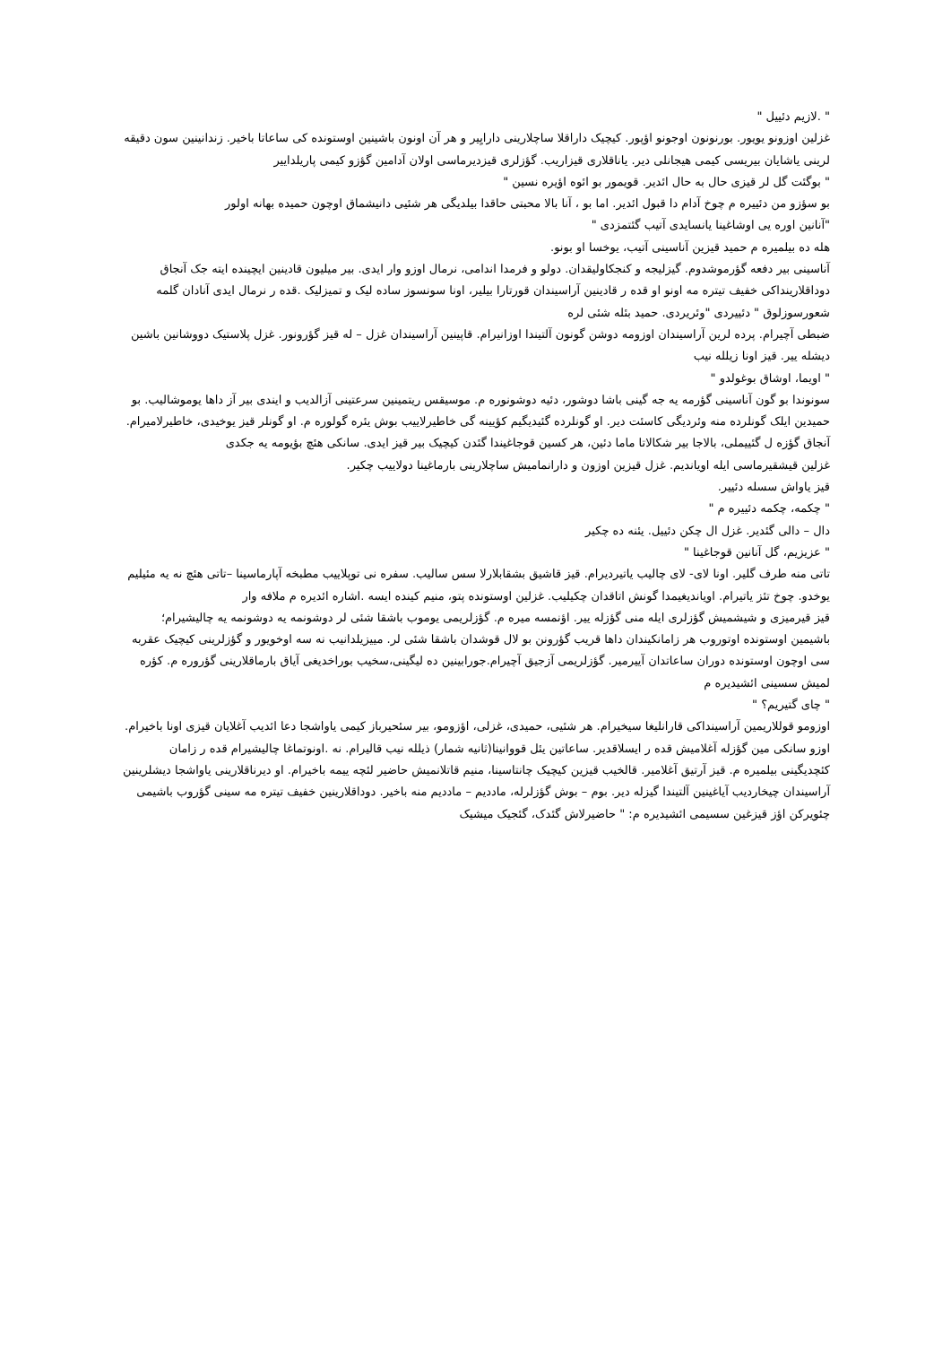" .لازیم دئییل "
غزلین اوزونو یویور. بورنونون اوجونو اؤپور. کیچیک داراقلا ساچلارینی دارایِیر و هر آن اونون باشینین اوستونده کی ساعاتا باخیر. زندانینین سون دقیقه لرینی یاشایان بیریسی کیمی هیجانلی دیر. یاناقلاری قیزاریب. گؤزلری قیزدیرماسی اولان آدامین گؤزو کیمی پاریلداییر
" بوگئت گل لر قیزی حال به حال ائدیر. قویمور بو ائوه اؤیره نسین "
بو سؤزو من دئییره م چوخ آدام دا قبول ائدیر. اما بو ، آنا بالا محبتی حاقدا بیلدیگی هر شئیی دانیشماق اوچون حمیده بهانه اولور
"آنانین اوره یی اوشاغینا یانسایدی آتیب گئتمزدی "
هله ده بیلمیره م حمید قیزین آناسینی آتیب، یوخسا او بونو.
آناسینی بیر دفعه گؤرموشدوم. گیزلیجه و کنجکاولیقدان. دولو و فرمدا اندامی، نرمال اوزو وار ایدی. بیر میلیون قادینین ایچینده ایته جک آنجاق دوداقلارینداکی خفیف تیتره مه اونو او قده ر قادینین آراسیندان قورتارا بیلیر، اونا سونسوز ساده لیک و تمیزلیک .قده ر نرمال ایدی آنادان گلمه شعورسوزلوق " دئییردی "وئریردی. حمید بئله شئی لره
ضبطی آچیرام. پرده لرین آراسیندان اوزومه دوشن گونون آلتیندا اوزانیرام. قاپینین آراسیندان غزل – له قیز گؤرونور. غزل پلاستیک دووشانین باشین دیشله ییر. قیز اونا زیلله نیب
" اویما، اوشاق بوغولدو "
سونوندا بو گون آناسینی گؤرمه یه جه گینی باشا دوشور، دئیه دوشونوره م. موسیقس ریتمینین سرعتینی آزالدیب و ایندی بیر آز داها یوموشالیب. بو حمیدین ایلک گونلرده منه وئردیگی کاسئت دیر. او گونلرده گئیدیگیم کؤیینه گی خاطیرلاییب بوش یئره گولوره م. او گونلر قیز یوخیدی، خاطیرلامیرام. آنجاق گؤزه ل گئییملی، بالاجا بیر شکالاتا ماما دئین، هر کسین قوجاغیندا گئدن کیچیک بیر قیز ایدی. سانکی هئچ بؤیومه یه جکدی
غزلین قیشقیرماسی ایله اویاندیم. غزل قیزین اوزون و دارانمامیش ساچلارینی بارماغینا دولاییب چکیر.
قیز یاواش سسله دئییر.
" چکمه، چکمه دئییره م "
دال – دالی گئدیر. غزل ال چکن دئییل. یئنه ده چکیر
" عزیزیم، گل آنانین قوجاغینا "
تاتی منه طرف گلیر. اونا لای- لای چالیب یاتیردیرام. قیز قاشیق بشقابلارلا سس سالیب. سفره نی توپلاییب مطبخه آپارماسینا –تاتی هئچ نه یه مئیلیم یوخدو. چوخ تئز یاتیرام. اویاندیغیمدا گونش اتاقدان چکیلیب. غزلین اوستونده پتو، منیم کینده ایسه .اشاره ائدیره م ملافه وار
قیز قیرمیزی و شیشمیش گؤزلری ایله منی گؤزله ییر. اؤنمسه میره م. گؤزلریمی یوموب باشقا شئی لر دوشونمه یه دوشونمه یه چالیشیرام؛ باشیمین اوستونده اوتوروب هر زامانکیندان داها قریب گؤرونن بو لال قوشدان باشقا شئی لر. مییزیلدانیب نه سه اوخویور و گؤزلرینی کیچیک عقربه سی اوچون اوستونده دوران ساعاتدان آییرمیر. گؤزلریمی آزجیق آچیرام.جورابینین ده لیگینی،سخیب بوراخدیغی آیاق بارماقلارینی گؤروره م. کؤره لمیش سسینی ائشیدیره م
" چای گتیریم؟ "
اوزومو قوللاریمین آراسینداکی قارانلیغا سیخیرام. هر شئیی، حمیدی، غزلی، اؤزومو، بیر سئحیرباز کیمی یاواشجا دعا ائدیب آغلایان قیزی اونا باخیرام. اوزو سانکی مین گؤزله آغلامیش قده ر ایسلاقدیر. ساعاتین یئل قووانینا(ثانیه شمار) ذیلله نیب قالیرام. نه .اونوتماغا چالیشیرام قده ر زامان کئچدیگینی بیلمیره م. قیز آرتیق آغلامیر. قالخیب قیزین کیچیک چانتاسینا، منیم قاتلانمیش حاضیر لئچه ییمه باخیرام. او دیرناقلارینی یاواشجا دیشلرینین آراسیندان چیخاردیب آیاغینین آلتیندا گیزله دیر. بوم – بوش گؤزلرله، ماددیم – ماددیم منه باخیر. دوداقلارینین خفیف تیتره مه سینی گؤروب باشیمی چئویرکن اؤز قیزغین سسیمی ائشیدیره م: " حاضیرلاش گئدک، گئجیک میشیک